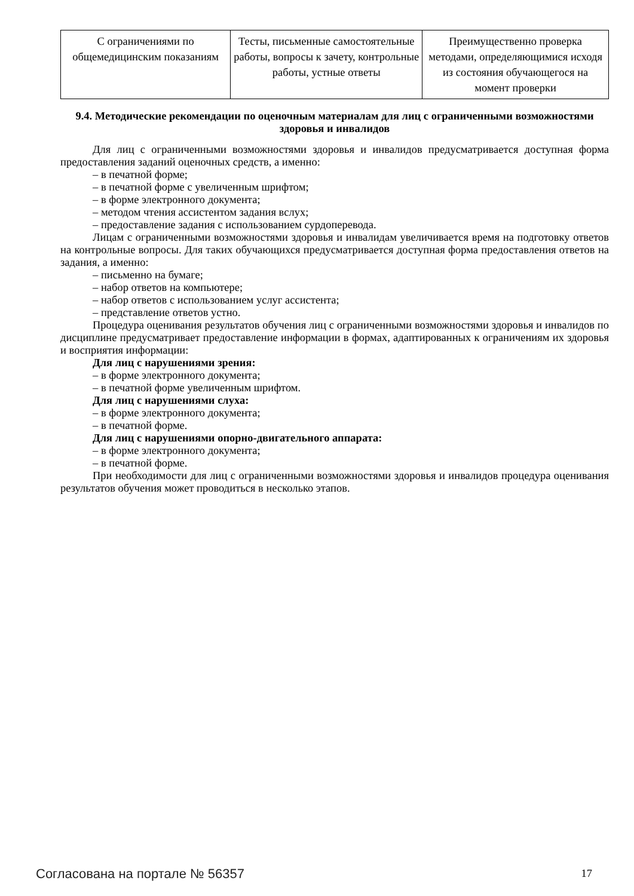| С ограничениями по общемедицинским показаниям | Тесты, письменные самостоятельные работы, вопросы к зачету, контрольные работы, устные ответы | Преимущественно проверка методами, определяющимися исходя из состояния обучающегося на момент проверки |
9.4. Методические рекомендации по оценочным материалам для лиц с ограниченными возможностями здоровья и инвалидов
Для лиц с ограниченными возможностями здоровья и инвалидов предусматривается доступная форма предоставления заданий оценочных средств, а именно:
– в печатной форме;
– в печатной форме с увеличенным шрифтом;
– в форме электронного документа;
– методом чтения ассистентом задания вслух;
– предоставление задания с использованием сурдоперевода.
Лицам с ограниченными возможностями здоровья и инвалидам увеличивается время на подготовку ответов на контрольные вопросы. Для таких обучающихся предусматривается доступная форма предоставления ответов на задания, а именно:
– письменно на бумаге;
– набор ответов на компьютере;
– набор ответов с использованием услуг ассистента;
– представление ответов устно.
Процедура оценивания результатов обучения лиц с ограниченными возможностями здоровья и инвалидов по дисциплине предусматривает предоставление информации в формах, адаптированных к ограничениям их здоровья и восприятия информации:
Для лиц с нарушениями зрения:
– в форме электронного документа;
– в печатной форме увеличенным шрифтом.
Для лиц с нарушениями слуха:
– в форме электронного документа;
– в печатной форме.
Для лиц с нарушениями опорно-двигательного аппарата:
– в форме электронного документа;
– в печатной форме.
При необходимости для лиц с ограниченными возможностями здоровья и инвалидов процедура оценивания результатов обучения может проводиться в несколько этапов.
Согласована на портале № 56357 17